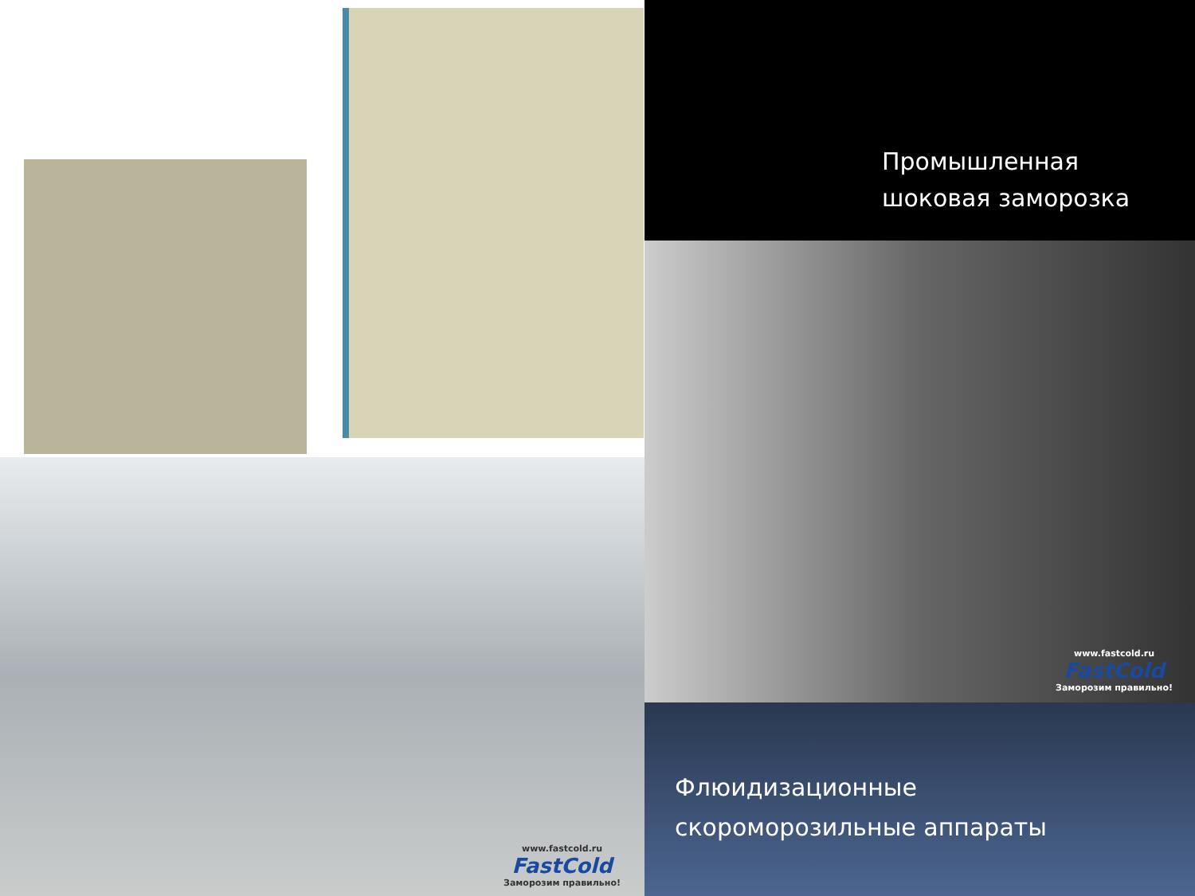Промышленная
шоковая заморозка
www.fastcold.ru
FastCold
Заморозим правильно!
www.fastcold.ru
FastCold
Заморозим правильно!
Флюидизационные
скороморозильные аппараты